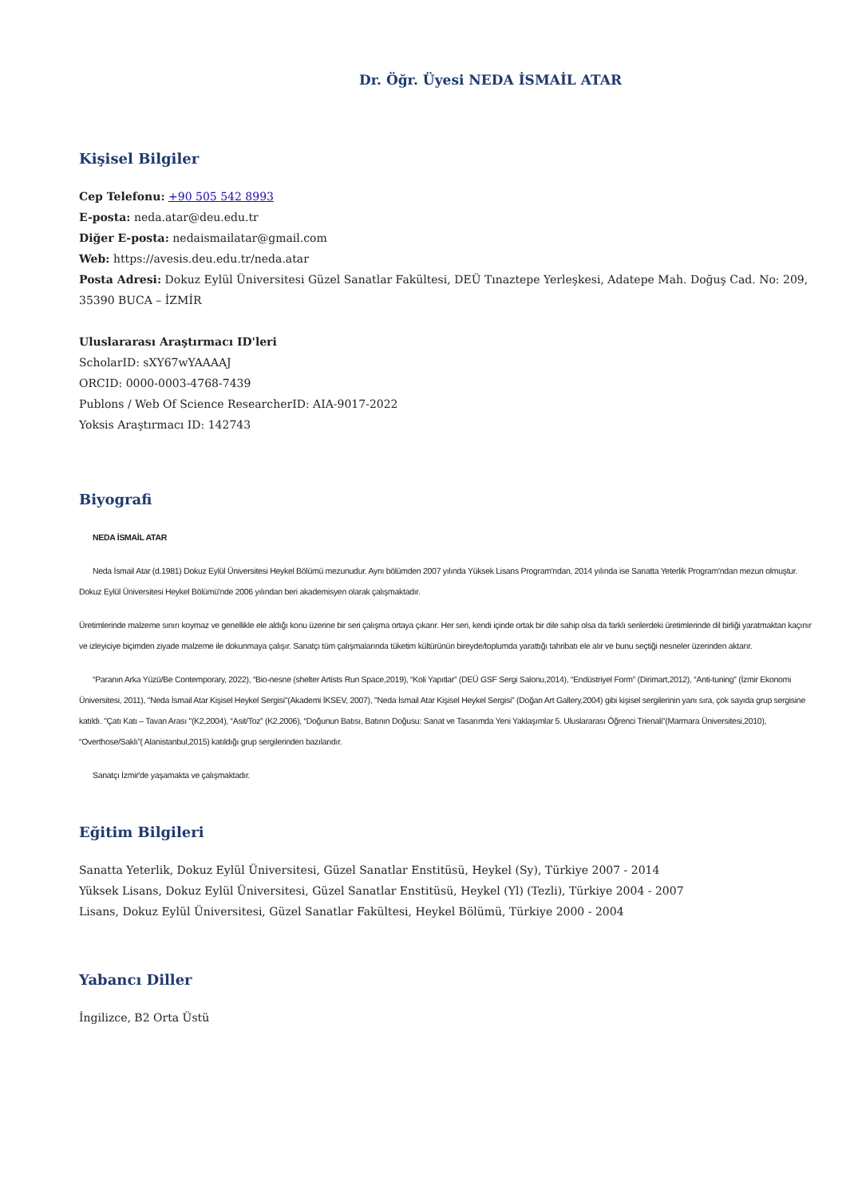Dr. Öğr. Üyesi NEDA İSMAİL ATAR
Kişisel Bilgiler
Cep Telefonu: +90 505 542 8993
E-posta: neda.atar@deu.edu.tr
Diğer E-posta: nedaismailatar@gmail.com
Web: https://avesis.deu.edu.tr/neda.atar
Posta Adresi: Dokuz Eylül Üniversitesi Güzel Sanatlar Fakültesi, DEÜ Tınaztepe Yerleşkesi, Adatepe Mah. Doğuş Cad. No: 209, 35390 BUCA – İZMİR
Uluslararası Araştırmacı ID'leri
ScholarID: sXY67wYAAAAJ
ORCID: 0000-0003-4768-7439
Publons / Web Of Science ResearcherID: AIA-9017-2022
Yoksis Araştırmacı ID: 142743
Biyografi
NEDA İSMAİL ATAR
Neda İsmail Atar (d.1981) Dokuz Eylül Üniversitesi Heykel Bölümü mezunudur. Aynı bölümden 2007 yılında Yüksek Lisans Program'ndan, 2014 yılında ise Sanatta Yeterlik Program'ndan mezun olmuştur. Dokuz Eylül Üniversitesi Heykel Bölümü'nde 2006 yılından beri akademisyen olarak çalışmaktadır.
Üretimlerinde malzeme sınırı koymaz ve genellikle ele aldığı konu üzerine bir seri çalışma ortaya çıkarır. Her seri, kendi içinde ortak bir dile sahip olsa da farklı serilerdeki üretimlerinde dil birliği yaratmaktan kaçınır ve izleyiciye biçimden ziyade malzeme ile dokunmaya çalışır. Sanatçı tüm çalışmalarında tüketim kültürünün bireyde/toplumda yarattığı tahribatı ele alır ve bunu seçtiği nesneler üzerinden aktarır.
“Paranın Arka Yüzü/Be Contemporary, 2022), “Bio-nesne (shelter Artists Run Space,2019), “Koli Yapıtlar” (DEÜ GSF Sergi Salonu,2014), “Endüstriyel Form” (Dirimart,2012), “Anti-tuning” (İzmir Ekonomi Üniversitesi, 2011), "Neda İsmail Atar Kişisel Heykel Sergisi"(Akademi İKSEV, 2007), "Neda İsmail Atar Kişisel Heykel Sergisi" (Doğan Art Gallery,2004) gibi kişisel sergilerinin yanı sıra, çok sayıda grup sergisine katıldı. "Çatı Katı – Tavan Arası "(K2,2004), “Asit/Toz” (K2,2006), “Doğunun Batısı, Batının Doğusu: Sanat ve Tasarımda Yeni Yaklaşımlar 5. Uluslararası Öğrenci Trienali”(Marmara Üniversitesi,2010), “Overthose/Saklı”( Alanistanbul,2015) katıldığı grup sergilerinden bazılarıdır.
Sanatçı İzmir'de yaşamakta ve çalışmaktadır.
Eğitim Bilgileri
Sanatta Yeterlik, Dokuz Eylül Üniversitesi, Güzel Sanatlar Enstitüsü, Heykel (Sy), Türkiye 2007 - 2014
Yüksek Lisans, Dokuz Eylül Üniversitesi, Güzel Sanatlar Enstitüsü, Heykel (Yl) (Tezli), Türkiye 2004 - 2007
Lisans, Dokuz Eylül Üniversitesi, Güzel Sanatlar Fakültesi, Heykel Bölümü, Türkiye 2000 - 2004
Yabancı Diller
İngilizce, B2 Orta Üstü